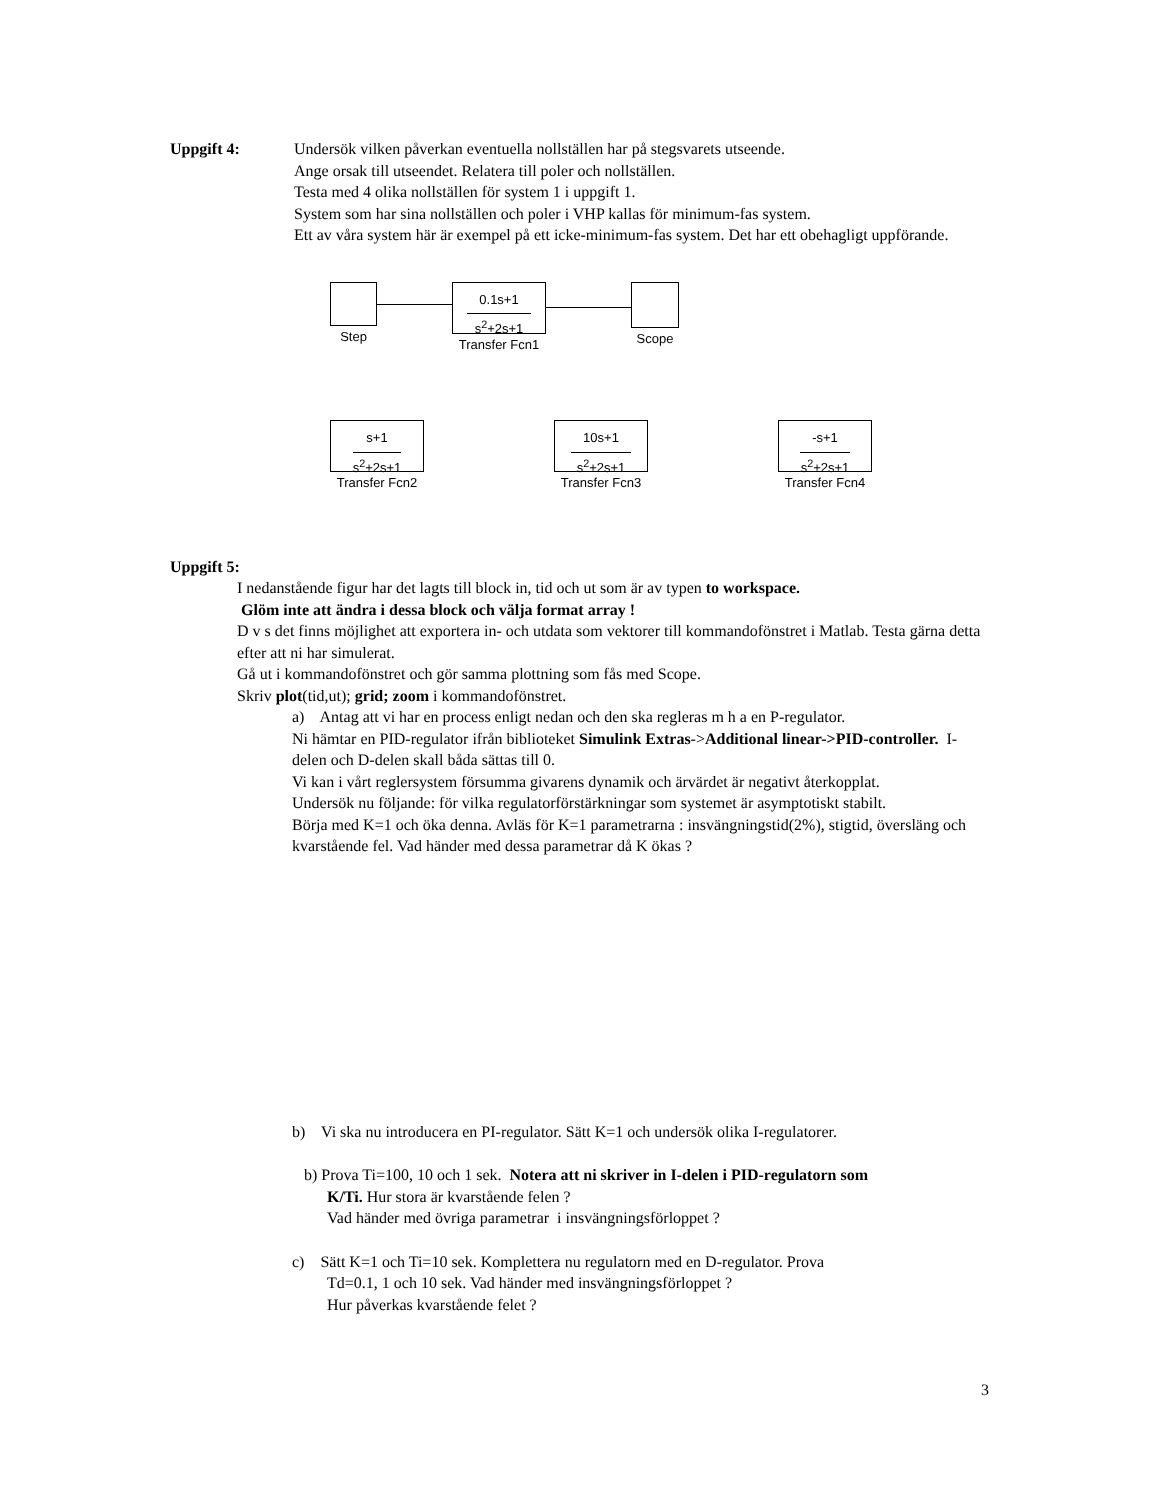Uppgift 4: Undersök vilken påverkan eventuella nollställen har på stegsvarets utseende.
Ange orsak till utseendet. Relatera till poler och nollställen.
Testa med 4 olika nollställen för system 1 i uppgift 1.
System som har sina nollställen och poler i VHP kallas för minimum-fas system.
Ett av våra system här är exempel på ett icke-minimum-fas system. Det har ett obehagligt uppförande.
Step
0.1s+1
s<sup>2</sup>+2s+1
Transfer Fcn1
Scope
s+1
s<sup>2</sup>+2s+1
Transfer Fcn2
10s+1
s<sup>2</sup>+2s+1
Transfer Fcn3
-s+1
s<sup>2</sup>+2s+1
Transfer Fcn4
Uppgift 5:
I nedanstående figur har det lagts till block in, tid och ut som är av typen to workspace.
Glöm inte att ändra i dessa block och välja format array !
D v s det finns möjlighet att exportera in- och utdata som vektorer till kommandofönstret i Matlab. Testa gärna detta efter att ni har simulerat.
Gå ut i kommandofönstret och gör samma plottning som fås med Scope.
Skriv plot(tid,ut); grid; zoom i kommandofönstret.
a) Antag att vi har en process enligt nedan och den ska regleras m h a en P-regulator.
Ni hämtar en PID-regulator ifrån biblioteket Simulink Extras->Additional linear->PID-controller. I-delen och D-delen skall båda sättas till 0.
Vi kan i vårt reglersystem försumma givarens dynamik och ärvärdet är negativt återkopplat.
Undersök nu följande: för vilka regulatorförstärkningar som systemet är asymptotiskt stabilt.
Börja med K=1 och öka denna. Avläs för K=1 parametrarna : insvängningstid(2%), stigtid, översläng och kvarstående fel. Vad händer med dessa parametrar då K ökas ?
b) Vi ska nu introducera en PI-regulator. Sätt K=1 och undersök olika I-regulatorer.
b) Prova Ti=100, 10 och 1 sek. Notera att ni skriver in I-delen i PID-regulatorn som
K/Ti. Hur stora är kvarstående felen ?
Vad händer med övriga parametrar i insvängningsförloppet ?
c) Sätt K=1 och Ti=10 sek. Komplettera nu regulatorn med en D-regulator. Prova
Td=0.1, 1 och 10 sek. Vad händer med insvängningsförloppet ?
Hur påverkas kvarstående felet ?
3